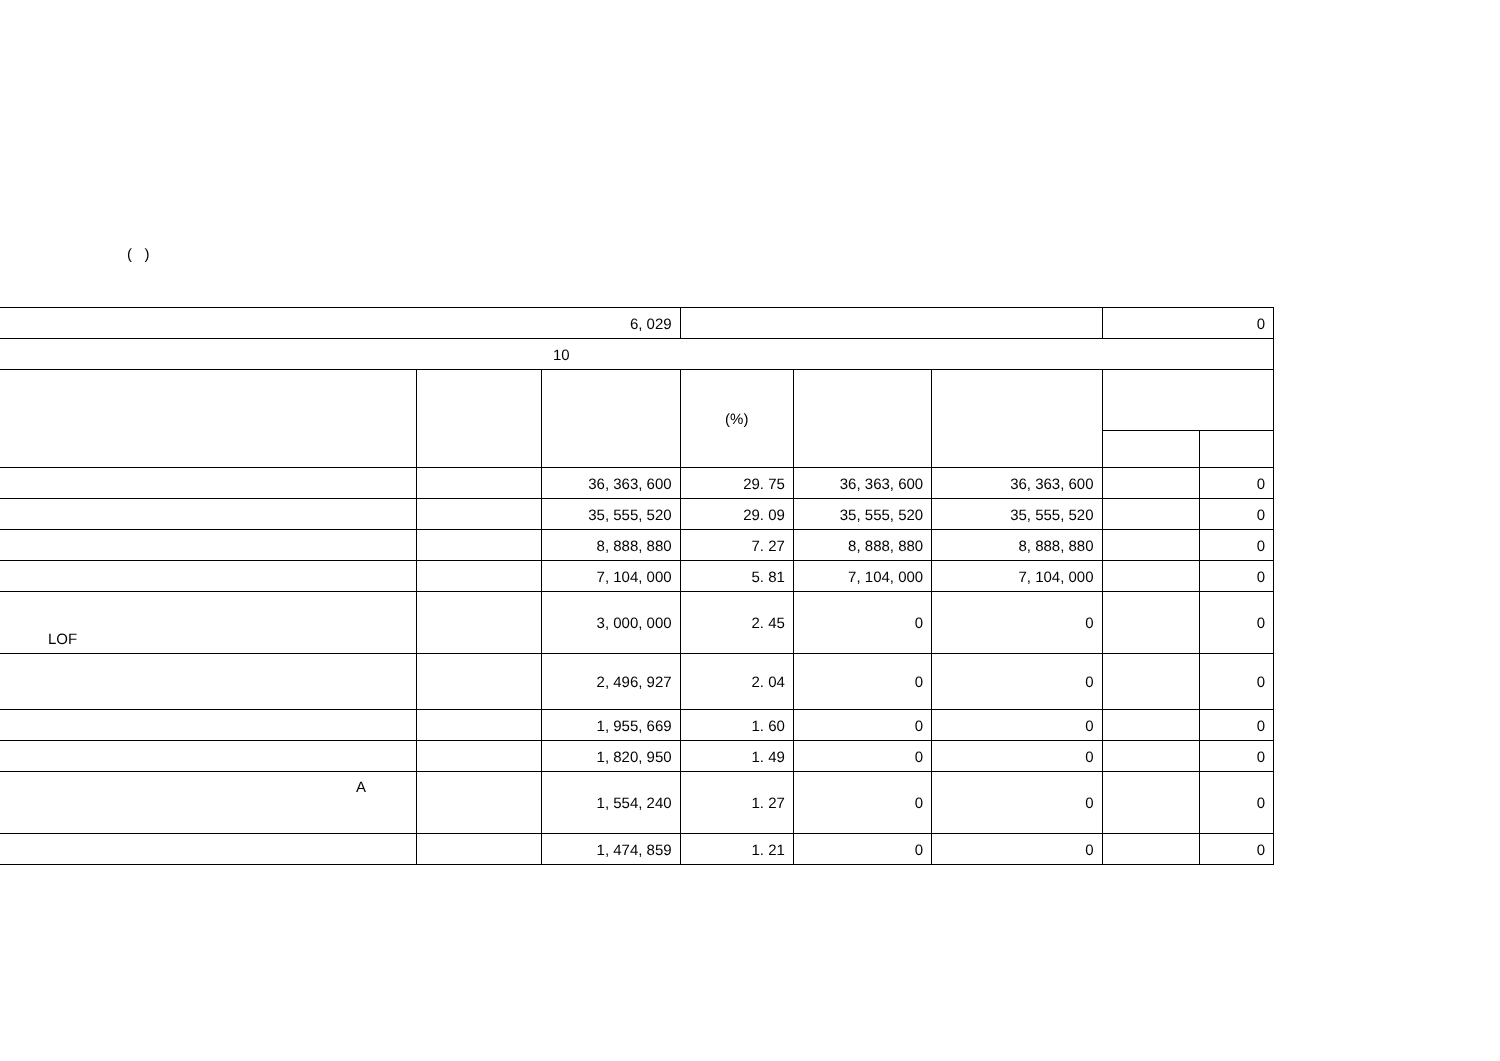( )
| 6, 029 | | | | | | 0 | |
| 10 | | | | | | | |
| | | | (%) | | | | |
| | | 36, 363, 600 | 29. 75 | 36, 363, 600 | 36, 363, 600 | | 0 |
| | | 35, 555, 520 | 29. 09 | 35, 555, 520 | 35, 555, 520 | | 0 |
| | | 8, 888, 880 | 7. 27 | 8, 888, 880 | 8, 888, 880 | | 0 |
| | | 7, 104, 000 | 5. 81 | 7, 104, 000 | 7, 104, 000 | | 0 |
| LOF | | 3, 000, 000 | 2. 45 | 0 | 0 | | 0 |
| | | 2, 496, 927 | 2. 04 | 0 | 0 | | 0 |
| | | 1, 955, 669 | 1. 60 | 0 | 0 | | 0 |
| | | 1, 820, 950 | 1. 49 | 0 | 0 | | 0 |
| A | | 1, 554, 240 | 1. 27 | 0 | 0 | | 0 |
| | | 1, 474, 859 | 1. 21 | 0 | 0 | | 0 |